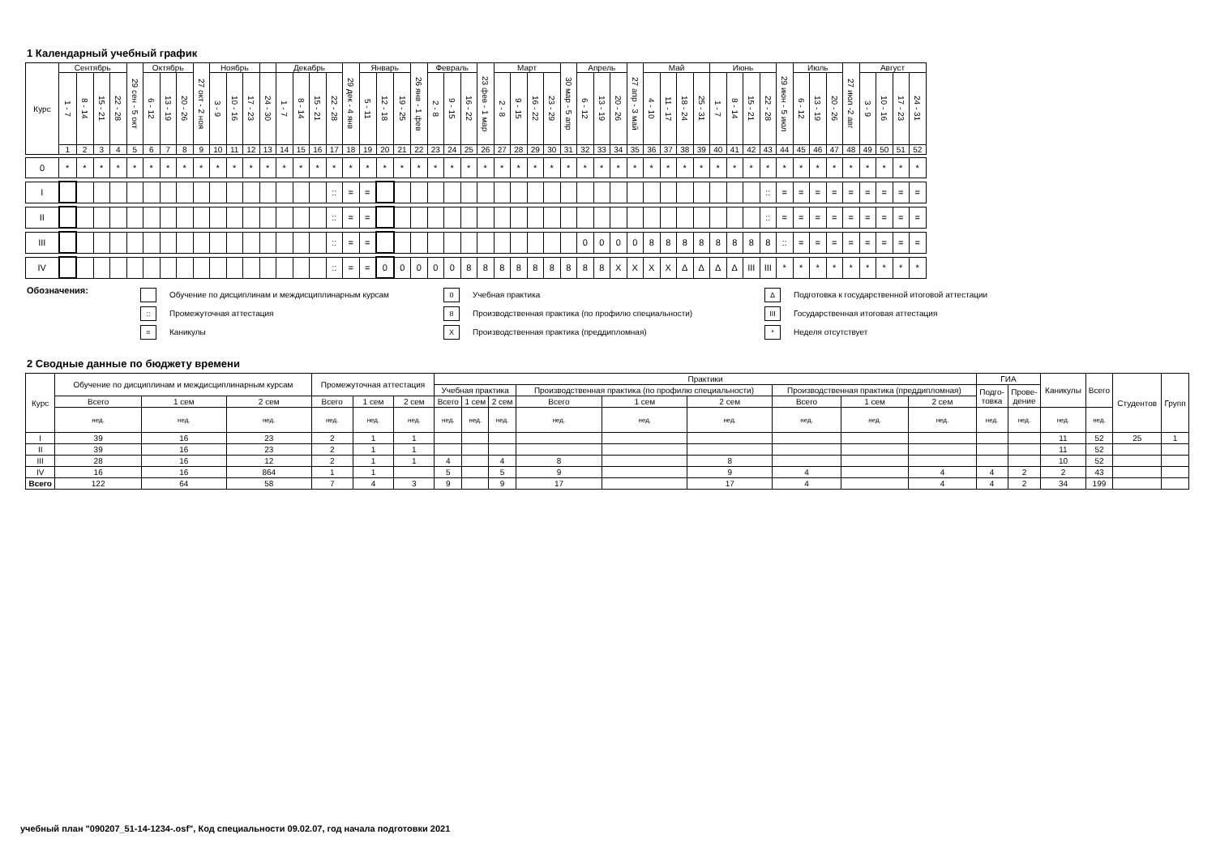1 Календарный учебный график
| Курс | Сентябрь | | | | 29 сен - 5 окт | Октябрь | | | 27 окт - 2 ноя | Ноябрь | | | | Декабрь | | | | 29 дек - 4 янв | Январь | | | 26 янв - 1 фев | Февраль | | | 23 фев - 1 мар | Март | | | | 30 мар - 5 апр | Апрель | | | 27 апр - 3 май | Май | | | | Июнь | | | | 29 июн - 5 июл | Июль | | | 27 июл -2 авг | Август | | | |
| --- | --- | --- | --- | --- | --- | --- | --- | --- | --- | --- | --- | --- | --- | --- | --- | --- | --- | --- | --- | --- | --- | --- | --- | --- | --- | --- | --- | --- | --- | --- | --- | --- | --- | --- | --- | --- | --- | --- | --- | --- | --- | --- | --- | --- | --- | --- | --- | --- | --- | --- | --- | --- |
| | 1 - 7 | 8 - 14 | 15 - 21 | 22 - 28 | | 6 - 12 | 13 - 19 | 20 - 26 | | 3 - 9 | 10 - 16 | 17 - 23 | 24 - 30 | 1 - 7 | 8 - 14 | 15 - 21 | 22 - 28 | | 5 - 11 | 12 - 18 | 19 - 25 | | 2 - 8 | 9 - 15 | 16 - 22 | | 2 - 8 | 9 - 15 | 16 - 22 | 23 - 29 | | 6 - 12 | 13 - 19 | 20 - 26 | | 4 - 10 | 11 - 17 | 18 - 24 | 25 - 31 | 1 - 7 | 8 - 14 | 15 - 21 | 22 - 28 | | 6 - 12 | 13 - 19 | 20 - 26 | | 3 - 9 | 10 - 16 | 17 - 23 | 24 - 31 |
| | 1 | 2 | 3 | 4 | 5 | 6 | 7 | 8 | 9 | 10 | 11 | 12 | 13 | 14 | 15 | 16 | 17 | 18 | 19 | 20 | 21 | 22 | 23 | 24 | 25 | 26 | 27 | 28 | 29 | 30 | 31 | 32 | 33 | 34 | 35 | 36 | 37 | 38 | 39 | 40 | 41 | 42 | 43 | 44 | 45 | 46 | 47 | 48 | 49 | 50 | 51 | 52 |
| 0 | * | * | * | * | * | * | * | * | * | * | * | * | * | * | * | * | * | * | * | * | * | * | * | * | * | * | * | * | * | * | * | * | * | * | * | * | * | * | * | * | * | * | * | * | * | * | * | * | * | * | * | * |
| I | | | | | | | | | | | | | | | | | :: | = | = | | | | | | | | | | | | | | | | | | | | | | | | :: | = | = | = | = | = | = | = | = | = |
| II | | | | | | | | | | | | | | | | | :: | = | = | | | | | | | | | | | | | | | | | | | | | | | | :: | = | = | = | = | = | = | = | = | = |
| III | | | | | | | | | | | | | | | | | :: | = | = | | | | | | | | | | | | | 0 | 0 | 0 | 0 | 8 | 8 | 8 | 8 | 8 | 8 | 8 | 8 | :: | = | = | = | = | = | = | = | = |
| IV | | | | | | | | | | | | | | | | | :: | = | = | 0 | 0 | 0 | 0 | 0 | 8 | 8 | 8 | 8 | 8 | 8 | 8 | 8 | 8 | X | X | X | X | Δ | Δ | Δ | Δ | III | III | * | * | * | * | * | * | * | * | * |
Обозначения:
Обучение по дисциплинам и междисциплинарным курсам
:: Промежуточная аттестация
= Каникулы
0 Учебная практика
8 Производственная практика (по профилю специальности)
X Производственная практика (преддипломная)
Δ Подготовка к государственной итоговой аттестации
III Государственная итоговая аттестация
* Неделя отсутствует
2 Сводные данные по бюджету времени
| Курс | Обучение по дисциплинам и междисциплинарным курсам | | | Промежуточная аттестация | | | Практики | | | | | | | | | ГИА | | Каникулы | Всего | Студентов | Групп |
| --- | --- | --- | --- | --- | --- | --- | --- | --- | --- | --- | --- | --- | --- | --- | --- | --- | --- | --- | --- | --- | --- |
| | | | | | | | Учебная практика | | | Производственная практика (по профилю специальности) | | | Производственная практика (преддипломная) | | | Подго- товка | Прове- дение | | | | |
| | Всего | 1 сем | 2 сем | Всего | 1 сем | 2 сем | Всего | 1 сем | 2 сем | Всего | 1 сем | 2 сем | Всего | 1 сем | 2 сем | | | | | | |
| | нед. | нед. | нед. | нед. | нед. | нед. | нед. | нед. | нед. | нед. | нед. | нед. | нед. | нед. | нед. | нед. | нед. | нед. | нед. | | |
| I | 39 | 16 | 23 | 2 | 1 | 1 | | | | | | | | | | | | 11 | 52 | 25 | 1 |
| II | 39 | 16 | 23 | 2 | 1 | 1 | | | | | | | | | | | | 11 | 52 | | |
| III | 28 | 16 | 12 | 2 | 1 | 1 | 4 | | 4 | 8 | | 8 | | | | | | 10 | 52 | | |
| IV | 16 | 16 | 864 | 1 | 1 | | 5 | | 5 | 9 | | 9 | 4 | | 4 | 4 | 2 | 2 | 43 | | |
| Всего | 122 | 64 | 58 | 7 | 4 | 3 | 9 | | 9 | 17 | | 17 | 4 | | 4 | 4 | 2 | 34 | 199 | | |
учебный план "090207_51-14-1234-.osf", Код специальности 09.02.07, год начала подготовки 2021